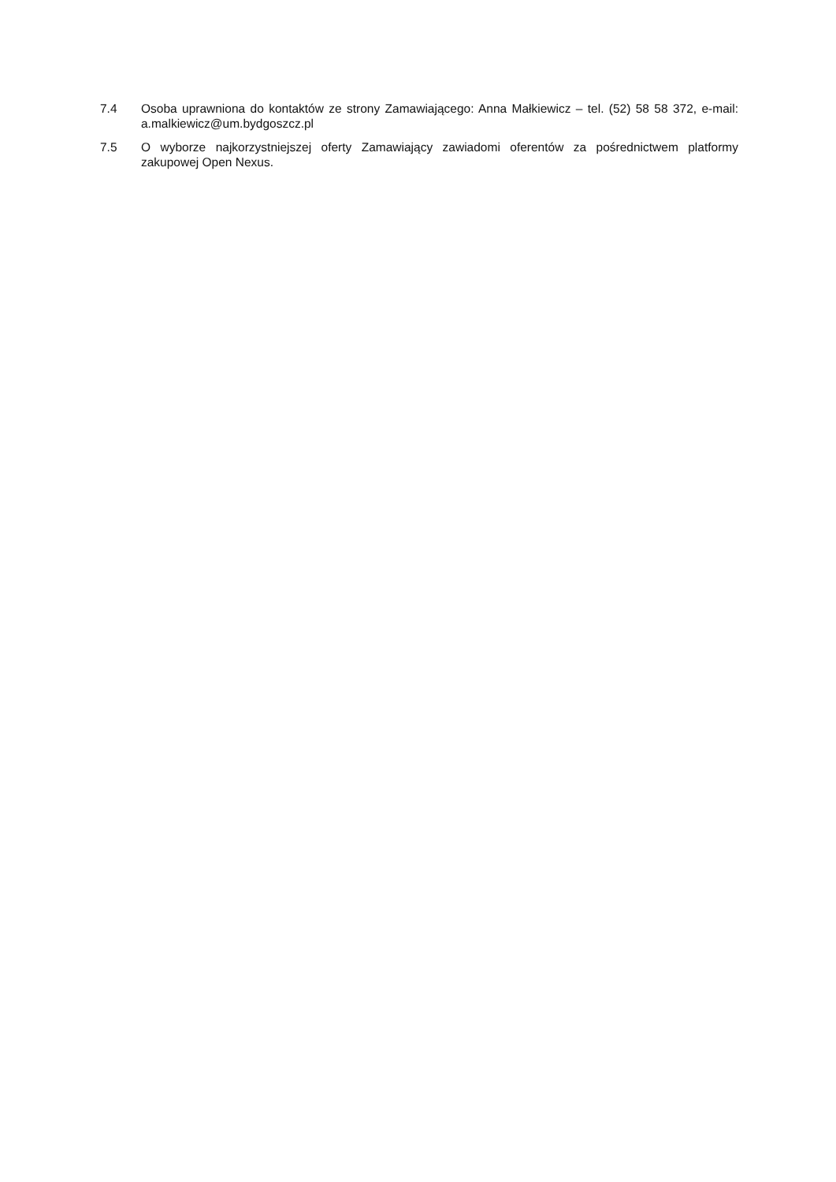7.4 Osoba uprawniona do kontaktów ze strony Zamawiającego: Anna Małkiewicz – tel. (52) 58 58 372, e-mail: a.malkiewicz@um.bydgoszcz.pl
7.5 O wyborze najkorzystniejszej oferty Zamawiający zawiadomi oferentów za pośrednictwem platformy zakupowej Open Nexus.